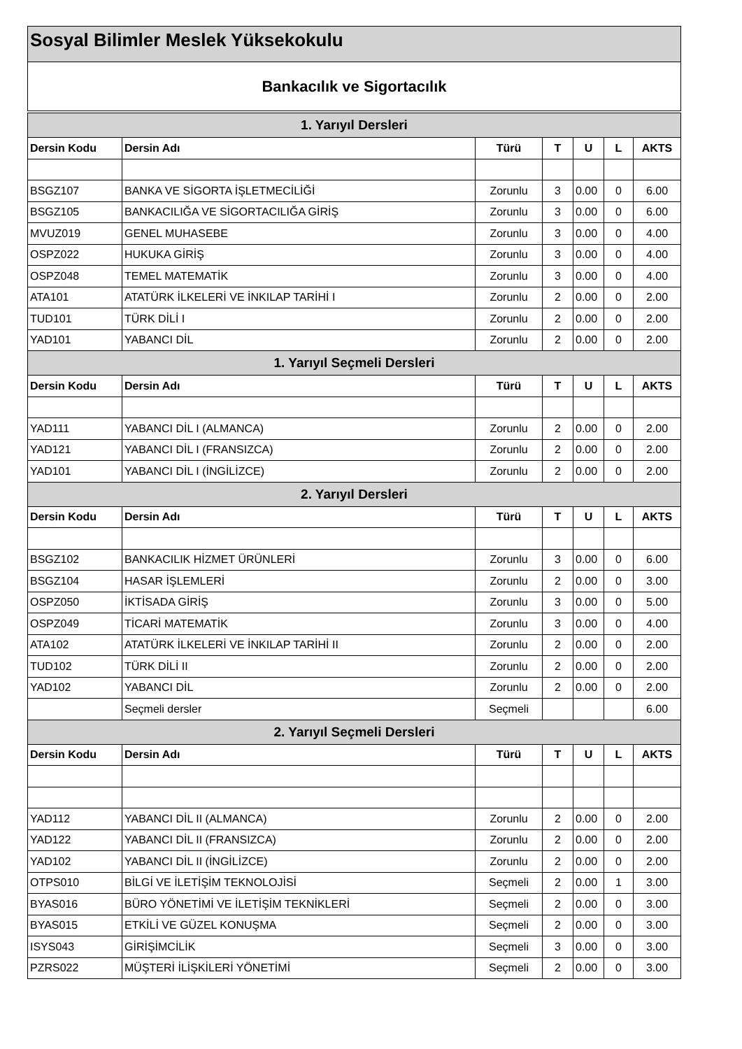Sosyal Bilimler Meslek Yüksekokulu
Bankacılık ve Sigortacılık
| 1. Yarıyıl Dersleri | | | | | | |
| --- | --- | --- | --- | --- | --- | --- |
| Dersin Kodu | Dersin Adı | Türü | T | U | L | AKTS |
| BSGZ107 | BANKA VE SİGORTA İŞLETMECİLİĞİ | Zorunlu | 3 | 0.00 | 0 | 6.00 |
| BSGZ105 | BANKACILIĞA VE SİGORTACILIĞA GİRİŞ | Zorunlu | 3 | 0.00 | 0 | 6.00 |
| MVUZ019 | GENEL MUHASEBE | Zorunlu | 3 | 0.00 | 0 | 4.00 |
| OSPZ022 | HUKUKA GİRİŞ | Zorunlu | 3 | 0.00 | 0 | 4.00 |
| OSPZ048 | TEMEL MATEMATİK | Zorunlu | 3 | 0.00 | 0 | 4.00 |
| ATA101 | ATATÜRK İLKELERİ VE İNKILAP TARİHİ I | Zorunlu | 2 | 0.00 | 0 | 2.00 |
| TUD101 | TÜRK DİLİ I | Zorunlu | 2 | 0.00 | 0 | 2.00 |
| YAD101 | YABANCI DİL | Zorunlu | 2 | 0.00 | 0 | 2.00 |
| 1. Yarıyıl Seçmeli Dersleri | | | | | | |
| Dersin Kodu | Dersin Adı | Türü | T | U | L | AKTS |
| YAD111 | YABANCI DİL I (ALMANCA) | Zorunlu | 2 | 0.00 | 0 | 2.00 |
| YAD121 | YABANCI DİL I (FRANSIZCA) | Zorunlu | 2 | 0.00 | 0 | 2.00 |
| YAD101 | YABANCI DİL I (İNGİLİZCE) | Zorunlu | 2 | 0.00 | 0 | 2.00 |
| 2. Yarıyıl Dersleri | | | | | | |
| Dersin Kodu | Dersin Adı | Türü | T | U | L | AKTS |
| BSGZ102 | BANKACILIK HİZMET ÜRÜNLERİ | Zorunlu | 3 | 0.00 | 0 | 6.00 |
| BSGZ104 | HASAR İŞLEMLERİ | Zorunlu | 2 | 0.00 | 0 | 3.00 |
| OSPZ050 | İKTİSADA GİRİŞ | Zorunlu | 3 | 0.00 | 0 | 5.00 |
| OSPZ049 | TİCARİ MATEMATİK | Zorunlu | 3 | 0.00 | 0 | 4.00 |
| ATA102 | ATATÜRK İLKELERİ VE İNKILAP TARİHİ II | Zorunlu | 2 | 0.00 | 0 | 2.00 |
| TUD102 | TÜRK DİLİ II | Zorunlu | 2 | 0.00 | 0 | 2.00 |
| YAD102 | YABANCI DİL | Zorunlu | 2 | 0.00 | 0 | 2.00 |
| | Seçmeli dersler | Seçmeli | | | | 6.00 |
| 2. Yarıyıl Seçmeli Dersleri | | | | | | |
| Dersin Kodu | Dersin Adı | Türü | T | U | L | AKTS |
| YAD112 | YABANCI DİL II (ALMANCA) | Zorunlu | 2 | 0.00 | 0 | 2.00 |
| YAD122 | YABANCI DİL II (FRANSIZCA) | Zorunlu | 2 | 0.00 | 0 | 2.00 |
| YAD102 | YABANCI DİL II (İNGİLİZCE) | Zorunlu | 2 | 0.00 | 0 | 2.00 |
| OTPS010 | BİLGİ VE İLETİŞİM TEKNOLOJİSİ | Seçmeli | 2 | 0.00 | 1 | 3.00 |
| BYAS016 | BÜRO YÖNETİMİ VE İLETİŞİM TEKNİKLERİ | Seçmeli | 2 | 0.00 | 0 | 3.00 |
| BYAS015 | ETKİLİ VE GÜZEL KONUŞMA | Seçmeli | 2 | 0.00 | 0 | 3.00 |
| ISYS043 | GİRİŞİMCİLİK | Seçmeli | 3 | 0.00 | 0 | 3.00 |
| PZRS022 | MÜŞTERİ İLİŞKİLERİ YÖNETİMİ | Seçmeli | 2 | 0.00 | 0 | 3.00 |